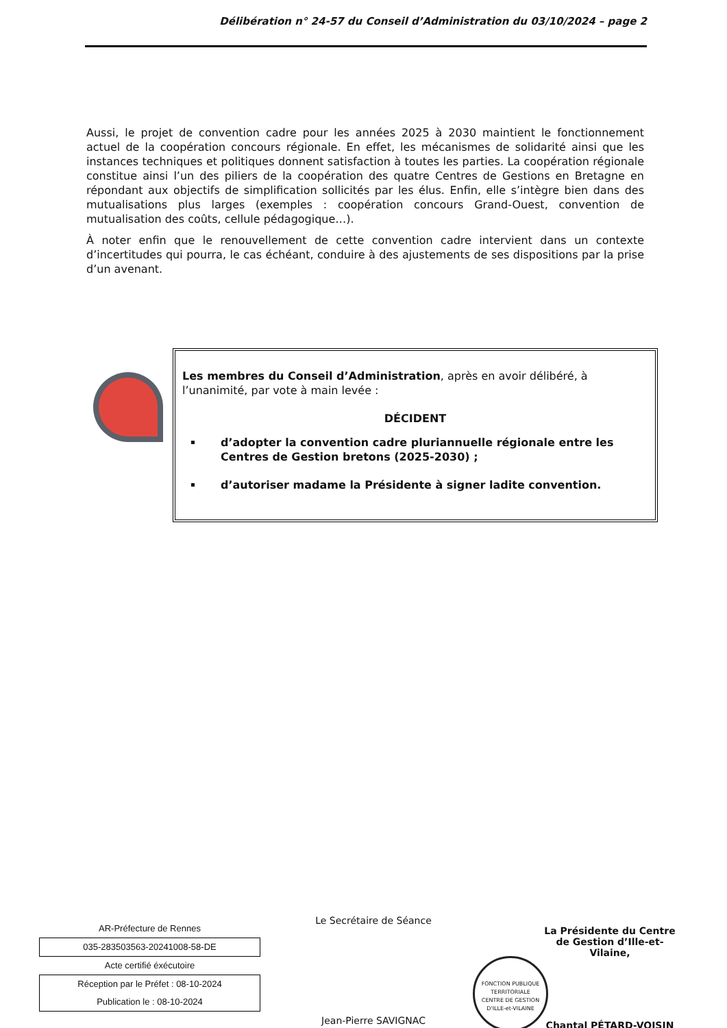Délibération n° 24-57 du Conseil d’Administration du 03/10/2024 – page 2
Aussi, le projet de convention cadre pour les années 2025 à 2030 maintient le fonctionnement actuel de la coopération concours régionale. En effet, les mécanismes de solidarité ainsi que les instances techniques et politiques donnent satisfaction à toutes les parties. La coopération régionale constitue ainsi l’un des piliers de la coopération des quatre Centres de Gestions en Bretagne en répondant aux objectifs de simplification sollicités par les élus. Enfin, elle s’intègre bien dans des mutualisations plus larges (exemples : coopération concours Grand-Ouest, convention de mutualisation des coûts, cellule pédagogique…).
À noter enfin que le renouvellement de cette convention cadre intervient dans un contexte d’incertitudes qui pourra, le cas échéant, conduire à des ajustements de ses dispositions par la prise d’un avenant.
Les membres du Conseil d’Administration, après en avoir délibéré, à l’unanimité, par vote à main levée :
DÉCIDENT
d’adopter la convention cadre pluriannuelle régionale entre les Centres de Gestion bretons (2025-2030) ;
d’autoriser madame la Présidente à signer ladite convention.
AR-Préfecture de Rennes
035-283503563-20241008-58-DE
Acte certifié éxécutoire
Réception par le Préfet : 08-10-2024
Publication le : 08-10-2024
Le Secrétaire de Séance
Jean-Pierre SAVIGNAC
FONCTION PUBLIQUE TERRITORIALE
CENTRE DE GESTION D'ILLE-et-VILAINE
La Présidente du Centre de Gestion d’Ille-et-Vilaine,
Chantal PÉTARD-VOISIN